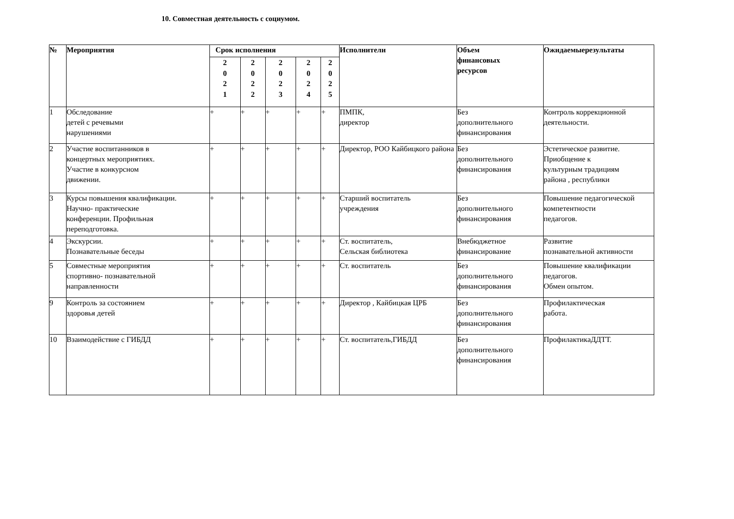10. Совместная деятельность с социумом.
| № | Мероприятия | Срок исполнения | | | | | Исполнители | Объем финансовых ресурсов | Ожидаемыерезультаты |
| --- | --- | --- | --- | --- | --- | --- | --- | --- | --- |
| | | 2 0 2 1 | 2 0 2 2 | 2 0 2 3 | 2 0 2 4 | 2 0 2 5 | | | |
| 1 | Обследование детей с речевыми нарушениями | + | + | + | + | + | ПМПК, директор | Без дополнительного финансирования | Контроль коррекционной деятельности. |
| 2 | Участие воспитанников в концертных мероприятиях. Участие в конкурсном движении. | + | + | + | + | + | Директор, РОО Кайбицкого района | Без дополнительного финансирования | Эстетическое развитие. Приобщение к культурным традициям района , республики |
| 3 | Курсы повышения квалификации. Научно- практические конференции. Профильная переподготовка. | + | + | + | + | + | Старший воспитатель учреждения | Без дополнительного финансирования | Повышение педагогической компетентности педагогов. |
| 4 | Экскурсии. Познавательные беседы | + | + | + | + | + | Ст. воспитатель, Сельская библиотека | Внебюджетное финансирование | Развитие познавательной активности |
| 5 | Совместные мероприятия спортивно- познавательной направленности | + | + | + | + | + | Ст. воспитатель | Без дополнительного финансирования | Повышение квалификации педагогов. Обмен опытом. |
| 9 | Контроль за состоянием здоровья детей | + | + | + | + | + | Директор , Кайбицкая ЦРБ | Без дополнительного финансирования | Профилактическая работа. |
| 10 | Взаимодействие с ГИБДД | + | + | + | + | + | Ст. воспитатель,ГИБДД | Без дополнительного финансирования | ПрофилактикаДДТТ. |